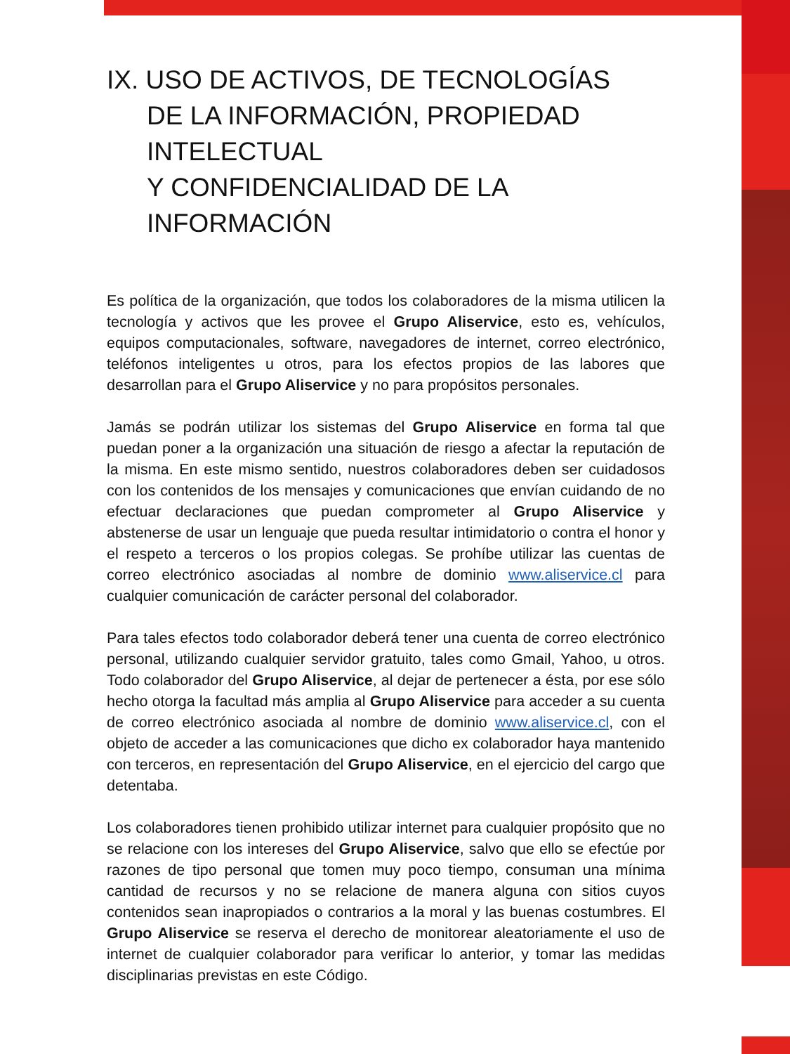IX. USO DE ACTIVOS, DE TECNOLOGÍAS
DE LA INFORMACIÓN, PROPIEDAD INTELECTUAL
Y CONFIDENCIALIDAD DE LA INFORMACIÓN
Es política de la organización, que todos los colaboradores de la misma utilicen la tecnología y activos que les provee el Grupo Aliservice, esto es, vehículos, equipos computacionales, software, navegadores de internet, correo electrónico, teléfonos inteligentes u otros, para los efectos propios de las labores que desarrollan para el Grupo Aliservice y no para propósitos personales.
Jamás se podrán utilizar los sistemas del Grupo Aliservice en forma tal que puedan poner a la organización una situación de riesgo a afectar la reputación de la misma. En este mismo sentido, nuestros colaboradores deben ser cuidadosos con los contenidos de los mensajes y comunicaciones que envían cuidando de no efectuar declaraciones que puedan comprometer al Grupo Aliservice y abstenerse de usar un lenguaje que pueda resultar intimidatorio o contra el honor y el respeto a terceros o los propios colegas. Se prohíbe utilizar las cuentas de correo electrónico asociadas al nombre de dominio www.aliservice.cl para cualquier comunicación de carácter personal del colaborador.
Para tales efectos todo colaborador deberá tener una cuenta de correo electrónico personal, utilizando cualquier servidor gratuito, tales como Gmail, Yahoo, u otros. Todo colaborador del Grupo Aliservice, al dejar de pertenecer a ésta, por ese sólo hecho otorga la facultad más amplia al Grupo Aliservice para acceder a su cuenta de correo electrónico asociada al nombre de dominio www.aliservice.cl, con el objeto de acceder a las comunicaciones que dicho ex colaborador haya mantenido con terceros, en representación del Grupo Aliservice, en el ejercicio del cargo que detentaba.
Los colaboradores tienen prohibido utilizar internet para cualquier propósito que no se relacione con los intereses del Grupo Aliservice, salvo que ello se efectúe por razones de tipo personal que tomen muy poco tiempo, consuman una mínima cantidad de recursos y no se relacione de manera alguna con sitios cuyos contenidos sean inapropiados o contrarios a la moral y las buenas costumbres. El Grupo Aliservice se reserva el derecho de monitorear aleatoriamente el uso de internet de cualquier colaborador para verificar lo anterior, y tomar las medidas disciplinarias previstas en este Código.